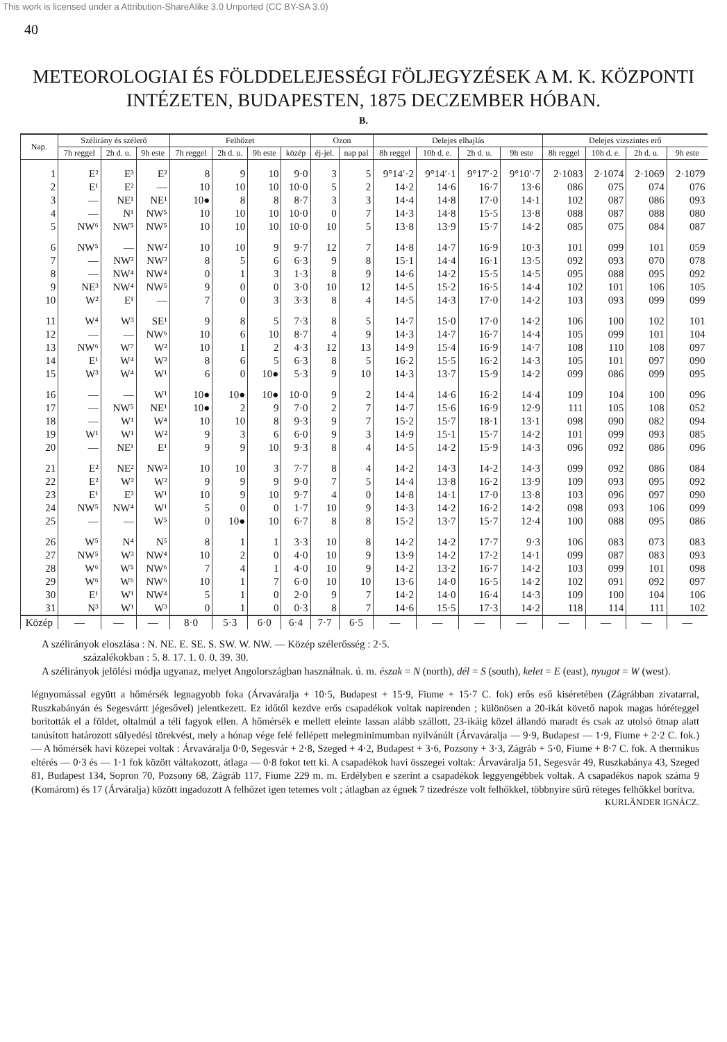This work is licensed under a Attribution-ShareAlike 3.0 Unported (CC BY-SA 3.0)
40
METEOROLOGIAI ÉS FÖLDDELEJESSÉGI FÖLJEGYZÉSEK A M. K. KÖZPONTI INTÉZETEN, BUDAPESTEN, 1875 DECZEMBER HÓBAN.
B.
| Nap. | Szélirány és szélerő | | | Felhőzet | | | | Ozon | | Delejes elhajlás | | | | Delejes vizszintes erő | | | |
| --- | --- | --- | --- | --- | --- | --- | --- | --- | --- | --- | --- | --- | --- | --- | --- | --- | --- |
| | 7h reggel | 2h d. u. | 9h este | 7h reggel | 2h d. u. | 9h este | közép | éj-jel. | nap pal | 8h reggel | 10h d. e. | 2h d. u. | 9h este | 8h reggel | 10h d. e. | 2h d. u. | 9h este |
| 1 | E² | E³ | E² | 8 | 9 | 10 | 9·0 | 3 | 5 | 9°14′·2 | 9°14′·1 | 9°17′·2 | 9°10′·7 | 2·1083 | 2·1074 | 2·1069 | 2·1079 |
| 2 | E¹ | E² | — | 10 | 10 | 10 | 10·0 | 5 | 2 | 14·2 | 14·6 | 16·7 | 13·6 | 086 | 075 | 074 | 076 |
| 3 | — | NE¹ | NE¹ | 10● | 8 | 8 | 8·7 | 3 | 3 | 14·4 | 14·8 | 17·0 | 14·1 | 102 | 087 | 086 | 093 |
| 4 | — | N¹ | NW⁵ | 10 | 10 | 10 | 10·0 | 0 | 7 | 14·3 | 14·8 | 15·5 | 13·8 | 088 | 087 | 088 | 080 |
| 5 | NW⁶ | NW⁵ | NW⁵ | 10 | 10 | 10 | 10·0 | 10 | 5 | 13·8 | 13·9 | 15·7 | 14·2 | 085 | 075 | 084 | 087 |
| 6 | NW⁵ | — | NW² | 10 | 10 | 9 | 9·7 | 12 | 7 | 14·8 | 14·7 | 16·9 | 10·3 | 101 | 099 | 101 | 059 |
| 7 | — | NW² | NW² | 8 | 5 | 6 | 6·3 | 9 | 8 | 15·1 | 14·4 | 16·1 | 13·5 | 092 | 093 | 070 | 078 |
| 8 | — | NW⁴ | NW⁴ | 0 | 1 | 3 | 1·3 | 8 | 9 | 14·6 | 14·2 | 15·5 | 14·5 | 095 | 088 | 095 | 092 |
| 9 | NE³ | NW⁴ | NW⁵ | 9 | 0 | 0 | 3·0 | 10 | 12 | 14·5 | 15·2 | 16·5 | 14·4 | 102 | 101 | 106 | 105 |
| 10 | W² | E¹ | — | 7 | 0 | 3 | 3·3 | 8 | 4 | 14·5 | 14·3 | 17·0 | 14·2 | 103 | 093 | 099 | 099 |
| 11 | W⁴ | W³ | SE¹ | 9 | 8 | 5 | 7·3 | 8 | 5 | 14·7 | 15·0 | 17·0 | 14·2 | 106 | 100 | 102 | 101 |
| 12 | — | — | NW⁶ | 10 | 6 | 10 | 8·7 | 4 | 9 | 14·3 | 14·7 | 16·7 | 14·4 | 105 | 099 | 101 | 104 |
| 13 | NW⁶ | W⁷ | W² | 10 | 1 | 2 | 4·3 | 12 | 13 | 14·9 | 15·4 | 16·9 | 14·7 | 108 | 110 | 108 | 097 |
| 14 | E¹ | W⁴ | W² | 8 | 6 | 5 | 6·3 | 8 | 5 | 16·2 | 15·5 | 16·2 | 14·3 | 105 | 101 | 097 | 090 |
| 15 | W³ | W⁴ | W¹ | 6 | 0 | 10● | 5·3 | 9 | 10 | 14·3 | 13·7 | 15·9 | 14·2 | 099 | 086 | 099 | 095 |
| 16 | — | — | W¹ | 10● | 10● | 10● | 10·0 | 9 | 2 | 14·4 | 14·6 | 16·2 | 14·4 | 109 | 104 | 100 | 096 |
| 17 | — | NW⁵ | NE¹ | 10● | 2 | 9 | 7·0 | 2 | 7 | 14·7 | 15·6 | 16·9 | 12·9 | 111 | 105 | 108 | 052 |
| 18 | — | W¹ | W⁴ | 10 | 10 | 8 | 9·3 | 9 | 7 | 15·2 | 15·7 | 18·1 | 13·1 | 098 | 090 | 082 | 094 |
| 19 | W¹ | W¹ | W² | 9 | 3 | 6 | 6·0 | 9 | 3 | 14·9 | 15·1 | 15·7 | 14·2 | 101 | 099 | 093 | 085 |
| 20 | — | NE¹ | E¹ | 9 | 9 | 10 | 9·3 | 8 | 4 | 14·5 | 14·2 | 15·9 | 14·3 | 096 | 092 | 086 | 096 |
| 21 | E² | NE² | NW² | 10 | 10 | 3 | 7·7 | 8 | 4 | 14·2 | 14·3 | 14·2 | 14·3 | 099 | 092 | 086 | 084 |
| 22 | E² | W² | W² | 9 | 9 | 9 | 9·0 | 7 | 5 | 14·4 | 13·8 | 16·2 | 13·9 | 109 | 093 | 095 | 092 |
| 23 | E¹ | E³ | W¹ | 10 | 9 | 10 | 9·7 | 4 | 0 | 14·8 | 14·1 | 17·0 | 13·8 | 103 | 096 | 097 | 090 |
| 24 | NW⁵ | NW⁴ | W¹ | 5 | 0 | 0 | 1·7 | 10 | 9 | 14·3 | 14·2 | 16·2 | 14·2 | 098 | 093 | 106 | 099 |
| 25 | — | — | W⁵ | 0 | 10● | 10 | 6·7 | 8 | 8 | 15·2 | 13·7 | 15·7 | 12·4 | 100 | 088 | 095 | 086 |
| 26 | W⁵ | N⁴ | N⁵ | 8 | 1 | 1 | 3·3 | 10 | 8 | 14·2 | 14·2 | 17·7 | 9·3 | 106 | 083 | 073 | 083 |
| 27 | NW⁵ | W³ | NW⁴ | 10 | 2 | 0 | 4·0 | 10 | 9 | 13·9 | 14·2 | 17·2 | 14·1 | 099 | 087 | 083 | 093 |
| 28 | W⁶ | W⁵ | NW⁶ | 7 | 4 | 1 | 4·0 | 10 | 9 | 14·2 | 13·2 | 16·7 | 14·2 | 103 | 099 | 101 | 098 |
| 29 | W⁶ | W⁶ | NW⁶ | 10 | 1 | 7 | 6·0 | 10 | 10 | 13·6 | 14·0 | 16·5 | 14·2 | 102 | 091 | 092 | 097 |
| 30 | E¹ | W¹ | NW⁴ | 5 | 1 | 0 | 2·0 | 9 | 7 | 14·2 | 14·0 | 16·4 | 14·3 | 109 | 100 | 104 | 106 |
| 31 | N³ | W¹ | W³ | 0 | 1 | 0 | 0·3 | 8 | 7 | 14·6 | 15·5 | 17·3 | 14·2 | 118 | 114 | 111 | 102 |
| Közép | — | — | — | 8·0 | 5·3 | 6·0 | 6·4 | 7·7 | 6·5 | — | — | — | — | — | — | — | — |
A szélirányok eloszlása : N. NE. E. SE. S. SW. W. NW. — Közép szélerősség : 2·5.
százalékokban : 5. 8. 17. 1. 0. 0. 39. 30.
A szélirányok jelölési módja ugyanaz, melyet Angolországban használnak. ú. m. észak = N (north), dél = S (south), kelet = E (east), nyugot = W (west).
légnyomással együtt a hőmérsék legnagyobb foka (Árvaváralja + 10·5, Budapest + 15·9, Fiume + 15·7 C. fok) erős eső kiséretében (Zágrábban zivatarral, Ruszkabányán és Segesvártt jégesővel) jelentkezett. Ez időtől kezdve erős csapadékok voltak napirenden ; különösen a 20-ikát követő napok magas hóréteggel boritották el a földet, oltalmúl a téli fagyok ellen. A hőmérsék e mellett eleinte lassan alább szállott, 23-ikáig közel állandó maradt és csak az utolsó ötnap alatt tanúsított határozott sülyedési törekvést, mely a hónap vége felé fellépett melegminimumban nyilvánúlt (Árvaváralja — 9·9, Budapest — 1·9, Fiume + 2·2 C. fok.) — A hőmérsék havi közepei voltak : Árvaváralja 0·0, Segesvár + 2·8, Szeged + 4·2, Budapest + 3·6, Pozsony + 3·3, Zágráb + 5·0, Fiume + 8·7 C. fok. A thermikus eltérés — 0·3 és — 1·1 fok között váltakozott, átlaga — 0·8 fokot tett ki. A csapadékok havi összegei voltak: Árvaváralja 51, Segesvár 49, Ruszkabánya 43, Szeged 81, Budapest 134, Sopron 70, Pozsony 68, Zágráb 117, Fiume 229 m. m. Erdélyben e szerint a csapadékok leggyengébbek voltak. A csapadékos napok száma 9 (Komárom) és 17 (Árváralja) között ingadozott A felhőzet igen tetemes volt ; átlagban az égnek 7 tizedrésze volt felhőkkel, többnyire sűrű réteges felhőkkel borítva.
KURLÄNDER IGNÁCZ.